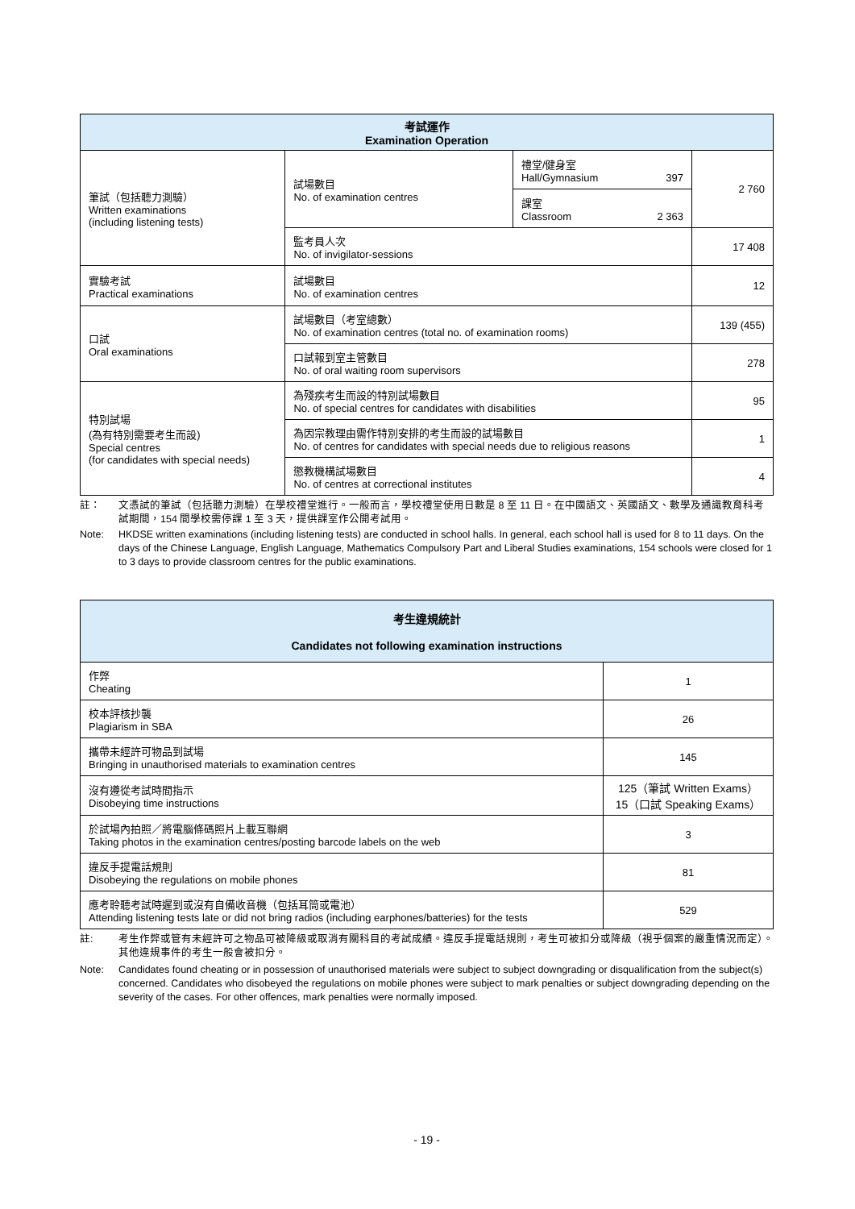| 考試運作 Examination Operation | | | |
| --- | --- | --- | --- |
| 筆試（包括聽力測驗） Written examinations (including listening tests) | 試場數目 No. of examination centres | 禮堂/健身室 Hall/Gymnasium 397 | 2 760 |
| | | 課室 Classroom 2 363 | |
| | 監考員人次 No. of invigilator-sessions | | 17 408 |
| 實驗考試 Practical examinations | 試場數目 No. of examination centres | | 12 |
| 口試 Oral examinations | 試場數目（考室總數） No. of examination centres (total no. of examination rooms) | | 139 (455) |
| | 口試報到室主管數目 No. of oral waiting room supervisors | | 278 |
| 特別試場 (為有特別需要考生而設) Special centres (for candidates with special needs) | 為殘疾考生而設的特別試場數目 No. of special centres for candidates with disabilities | | 95 |
| | 為因宗教理由需作特別安排的考生而設的試場數目 No. of centres for candidates with special needs due to religious reasons | | 1 |
| | 懲教機構試場數目 No. of centres at correctional institutes | | 4 |
註： 文憑試的筆試（包括聽力測驗）在學校禮堂進行。一般而言，學校禮堂使用日數是 8 至 11 日。在中國語文、英國語文、數學及通識教育科考試期間，154 間學校需停課 1 至 3 天，提供課室作公開考試用。
Note: HKDSE written examinations (including listening tests) are conducted in school halls. In general, each school hall is used for 8 to 11 days. On the days of the Chinese Language, English Language, Mathematics Compulsory Part and Liberal Studies examinations, 154 schools were closed for 1 to 3 days to provide classroom centres for the public examinations.
| 考生違規統計 Candidates not following examination instructions | |
| --- | --- |
| 作弊 Cheating | 1 |
| 校本評核抄襲 Plagiarism in SBA | 26 |
| 攜帶未經許可物品到試場 Bringing in unauthorised materials to examination centres | 145 |
| 沒有遵從考試時間指示 Disobeying time instructions | 125（筆試 Written Exams） 15（口試 Speaking Exams） |
| 於試場內拍照／將電腦條碼照片上載互聯網 Taking photos in the examination centres/posting barcode labels on the web | 3 |
| 違反手提電話規則 Disobeying the regulations on mobile phones | 81 |
| 應考聆聽考試時遲到或沒有自備收音機（包括耳筒或電池） Attending listening tests late or did not bring radios (including earphones/batteries) for the tests | 529 |
註: 考生作弊或管有未經許可之物品可被降級或取消有關科目的考試成績。違反手提電話規則，考生可被扣分或降級（視乎個案的嚴重情況而定）。其他違規事件的考生一般會被扣分。
Note: Candidates found cheating or in possession of unauthorised materials were subject to subject downgrading or disqualification from the subject(s) concerned. Candidates who disobeyed the regulations on mobile phones were subject to mark penalties or subject downgrading depending on the severity of the cases. For other offences, mark penalties were normally imposed.
- 19 -